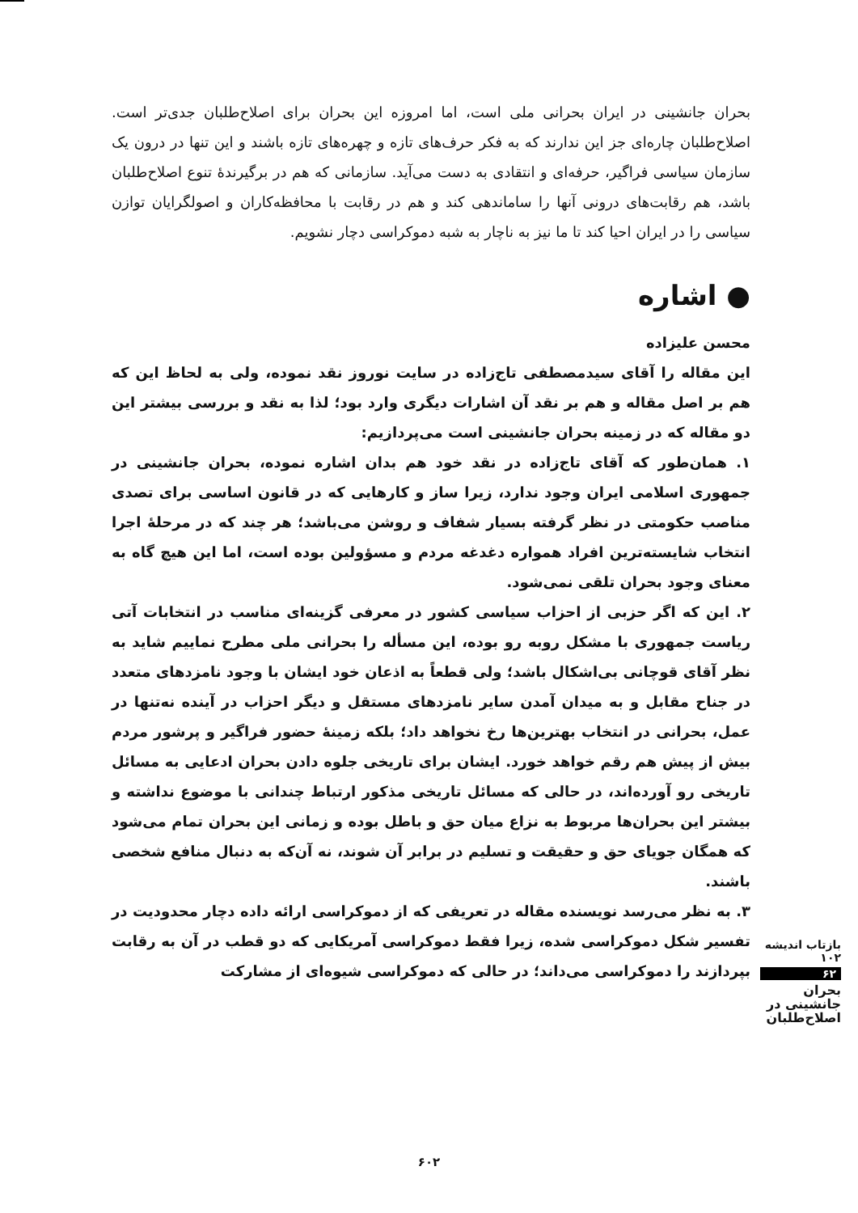بحران جانشینی در ایران بحرانی ملی است، اما امروزه این بحران برای اصلاح‌طلبان جدی‌تر است. اصلاح‌طلبان چاره‌ای جز این ندارند که به فکر حرف‌های تازه و چهره‌های تازه باشند و این تنها در درون یک سازمان سیاسی فراگیر، حرفه‌ای و انتقادی به دست می‌آید. سازمانی که هم در برگیرندهٔ تنوع اصلاح‌طلبان باشد، هم رقابت‌های درونی آنها را ساماندهی کند و هم در رقابت با محافظه‌کاران و اصولگرایان توازن سیاسی را در ایران احیا کند تا ما نیز به ناچار به شبه دموکراسی دچار نشویم.
● اشاره
محسن علیزاده
این مقاله را آقای سیدمصطفی تاج‌زاده در سایت نوروز نقد نموده، ولی به لحاظ این که هم بر اصل مقاله و هم بر نقد آن اشارات دیگری وارد بود؛ لذا به نقد و بررسی بیشتر این دو مقاله که در زمینه بحران جانشینی است می‌پردازیم:
۱. همان‌طور که آقای تاج‌زاده در نقد خود هم بدان اشاره نموده، بحران جانشینی در جمهوری اسلامی ایران وجود ندارد، زیرا ساز و کارهایی که در قانون اساسی برای تصدی مناصب حکومتی در نظر گرفته بسیار شفاف و روشن می‌باشد؛ هر چند که در مرحلهٔ اجرا انتخاب شایسته‌ترین افراد همواره دغدغه مردم و مسؤولین بوده است، اما این هیچ گاه به معنای وجود بحران تلقی نمی‌شود.
۲. این که اگر حزبی از احزاب سیاسی کشور در معرفی گزینه‌ای مناسب در انتخابات آتی ریاست جمهوری با مشکل روبه رو بوده، این مسأله را بحرانی ملی مطرح نماییم شاید به نظر آقای قوچانی بی‌اشکال باشد؛ ولی قطعاً به اذعان خود ایشان با وجود نامزدهای متعدد در جناح مقابل و به میدان آمدن سایر نامزدهای مستقل و دیگر احزاب در آینده نه‌تنها در عمل، بحرانی در انتخاب بهترین‌ها رخ نخواهد داد؛ بلکه زمینهٔ حضور فراگیر و پرشور مردم بیش از پیش هم رقم خواهد خورد. ایشان برای تاریخی جلوه دادن بحران ادعایی به مسائل تاریخی رو آورده‌اند، در حالی که مسائل تاریخی مذکور ارتباط چندانی با موضوع نداشته و بیشتر این بحران‌ها مربوط به نزاع میان حق و باطل بوده و زمانی این بحران تمام می‌شود که همگان جویای حق و حقیقت و تسلیم در برابر آن شوند، نه آن‌که به دنبال منافع شخصی باشند.
۳. به نظر می‌رسد نویسنده مقاله در تعریفی که از دموکراسی ارائه داده دچار محدودیت در تفسیر شکل دموکراسی شده، زیرا فقط دموکراسی آمریکایی که دو قطب در آن به رقابت بپردازند را دموکراسی می‌داند؛ در حالی که دموکراسی شیوه‌ای از مشارکت
بازتاب اندیشه ۱۰۲
۶۲
بحران جانشینی در اصلاح‌طلبان
۶۰۲